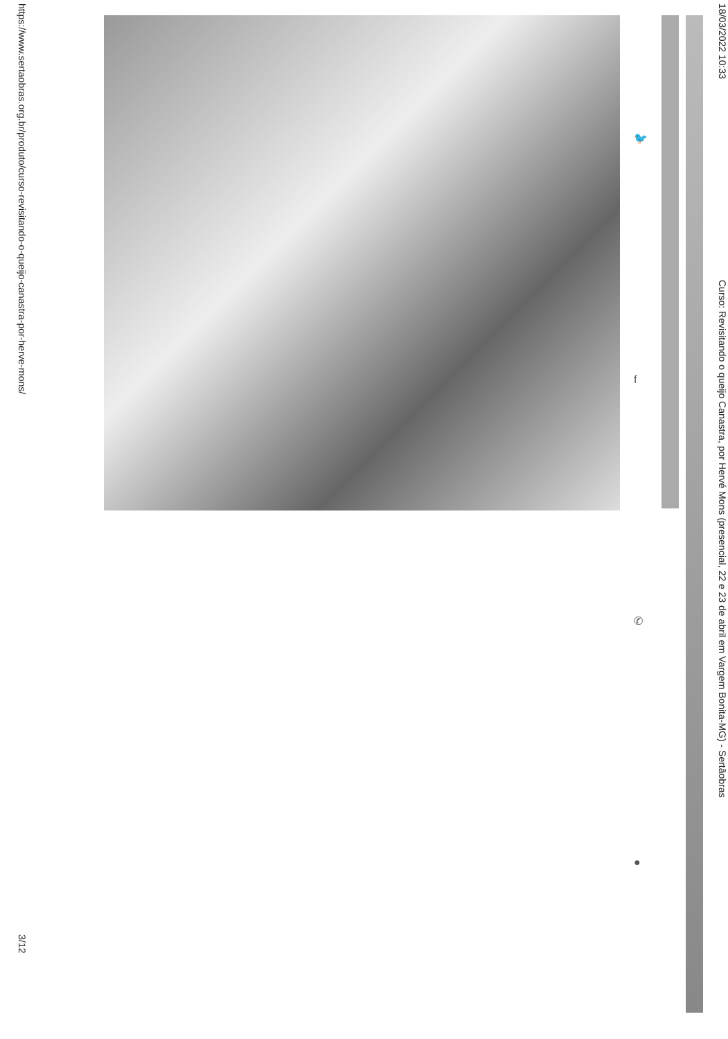18/03/2022 10:33
Curso: Revisitando o queijo Canastra, por Hervé Mons (presencial, 22 e 23 de abril em Vargem Bonita-MG) - Sertãobras
🐦
f
✆
●
https://www.sertaobras.org.br/produto/curso-revisitando-o-queijo-canastra-por-herve-mons/
3/12